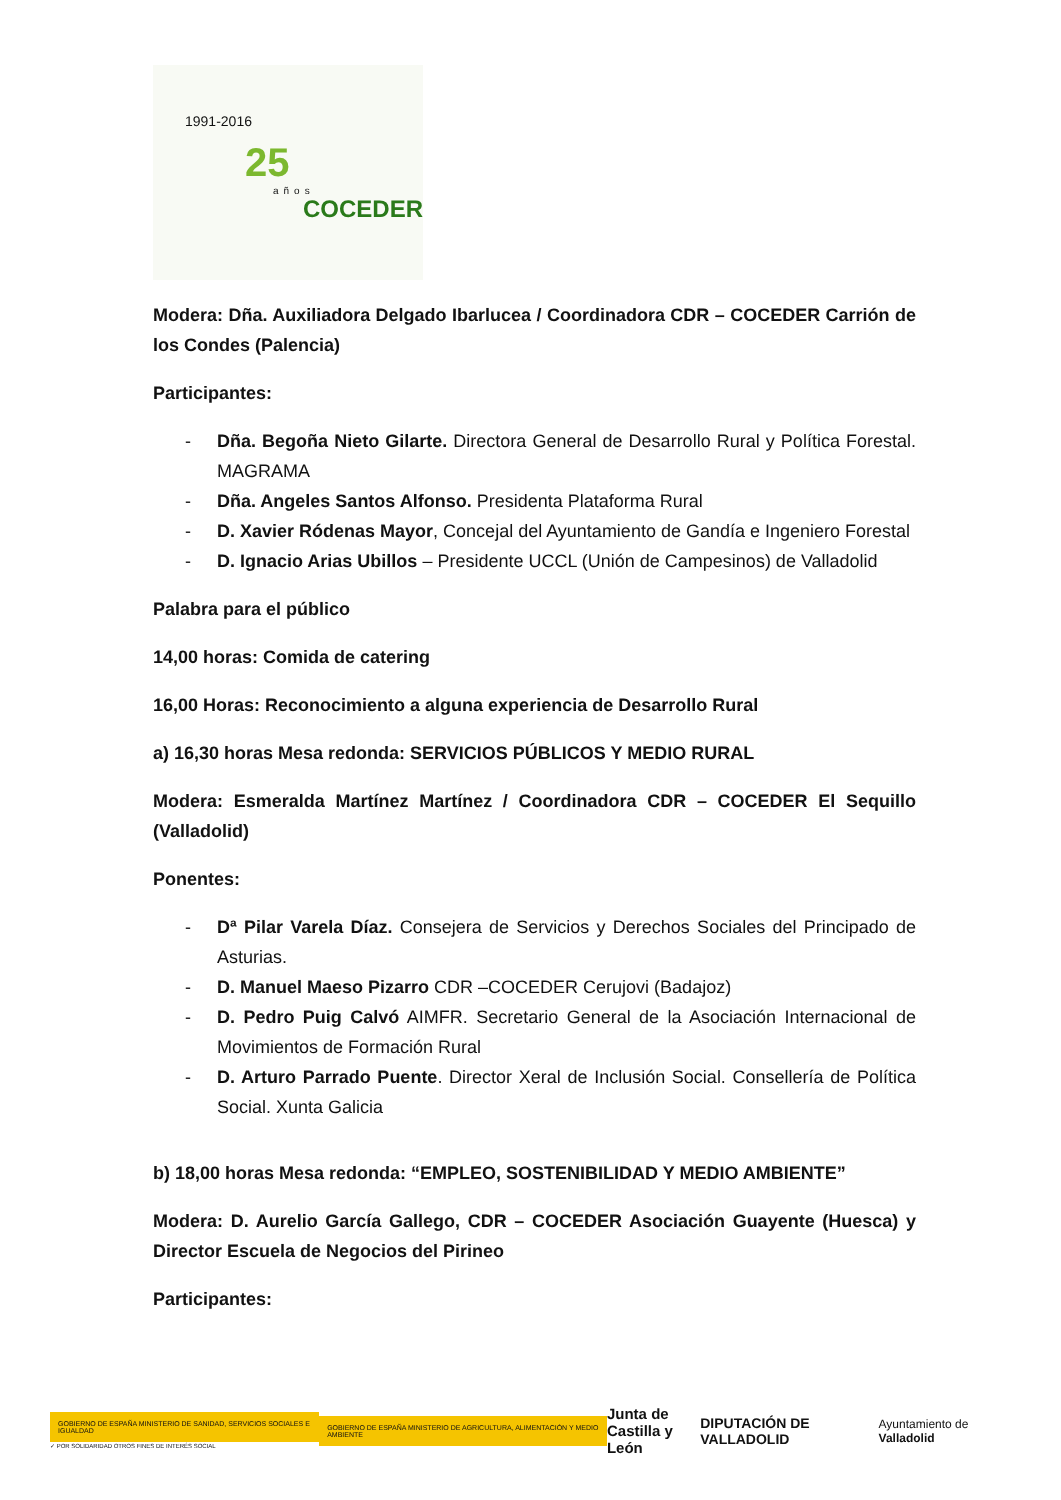1991-2016
25
años
COCEDER
Modera: Dña. Auxiliadora Delgado Ibarlucea / Coordinadora CDR – COCEDER Carrión de los Condes (Palencia)
Participantes:
- Dña. Begoña Nieto Gilarte. Directora General de Desarrollo Rural y Política Forestal. MAGRAMA
- Dña. Angeles Santos Alfonso. Presidenta Plataforma Rural
- D. Xavier Ródenas Mayor, Concejal del Ayuntamiento de Gandía e Ingeniero Forestal
- D. Ignacio Arias Ubillos – Presidente UCCL (Unión de Campesinos) de Valladolid
Palabra para el público
14,00 horas: Comida de catering
16,00 Horas: Reconocimiento a alguna experiencia de Desarrollo Rural
a) 16,30 horas Mesa redonda: SERVICIOS PÚBLICOS Y MEDIO RURAL
Modera: Esmeralda Martínez Martínez / Coordinadora CDR – COCEDER El Sequillo (Valladolid)
Ponentes:
- Dª Pilar Varela Díaz. Consejera de Servicios y Derechos Sociales del Principado de Asturias.
- D. Manuel Maeso Pizarro CDR –COCEDER Cerujovi (Badajoz)
- D. Pedro Puig Calvó AIMFR. Secretario General de la Asociación Internacional de Movimientos de Formación Rural
- D. Arturo Parrado Puente. Director Xeral de Inclusión Social. Consellería de Política Social. Xunta Galicia
b) 18,00 horas Mesa redonda: “EMPLEO, SOSTENIBILIDAD Y MEDIO AMBIENTE”
Modera: D. Aurelio García Gallego, CDR – COCEDER Asociación Guayente (Huesca) y Director Escuela de Negocios del Pirineo
Participantes:
GOBIERNO DE ESPAÑA MINISTERIO DE SANIDAD, SERVICIOS SOCIALES E IGUALDAD
✓ POR SOLIDARIDAD OTROS FINES DE INTERÉS SOCIAL
GOBIERNO DE ESPAÑA MINISTERIO DE AGRICULTURA, ALIMENTACIÓN Y MEDIO AMBIENTE
Junta de
Castilla y León
DIPUTACIÓN DE VALLADOLID
Ayuntamiento de Valladolid